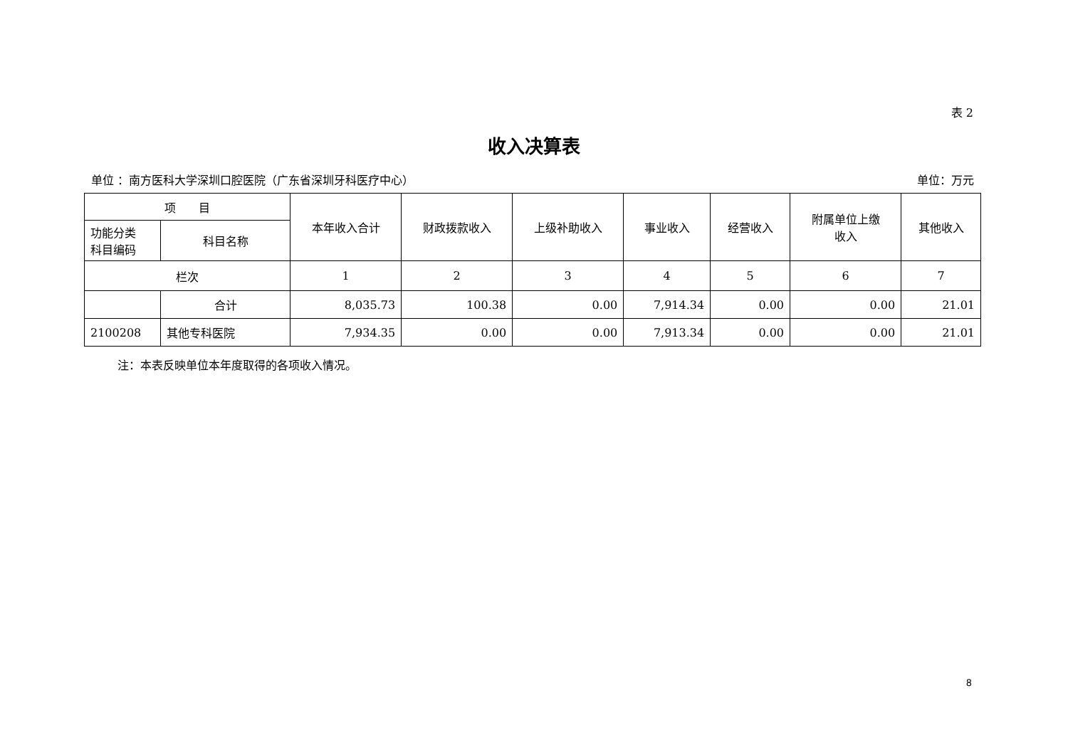表 2
收入决算表
单位 ：南方医科大学深圳口腔医院（广东省深圳牙科医疗中心） 单位：万元
| 项 目 | | 本年收入合计 | 财政拨款收入 | 上级补助收入 | 事业收入 | 经营收入 | 附属单位上缴 收入 | 其他收入 |
| --- | --- | --- | --- | --- | --- | --- | --- | --- |
| 功能分类 科目编码 | 科目名称 | | | | | | | |
| 栏次 | | 1 | 2 | 3 | 4 | 5 | 6 | 7 |
| | 合计 | 8,035.73 | 100.38 | 0.00 | 7,914.34 | 0.00 | 0.00 | 21.01 |
| 2100208 | 其他专科医院 | 7,934.35 | 0.00 | 0.00 | 7,913.34 | 0.00 | 0.00 | 21.01 |
注：本表反映单位本年度取得的各项收入情况。
8